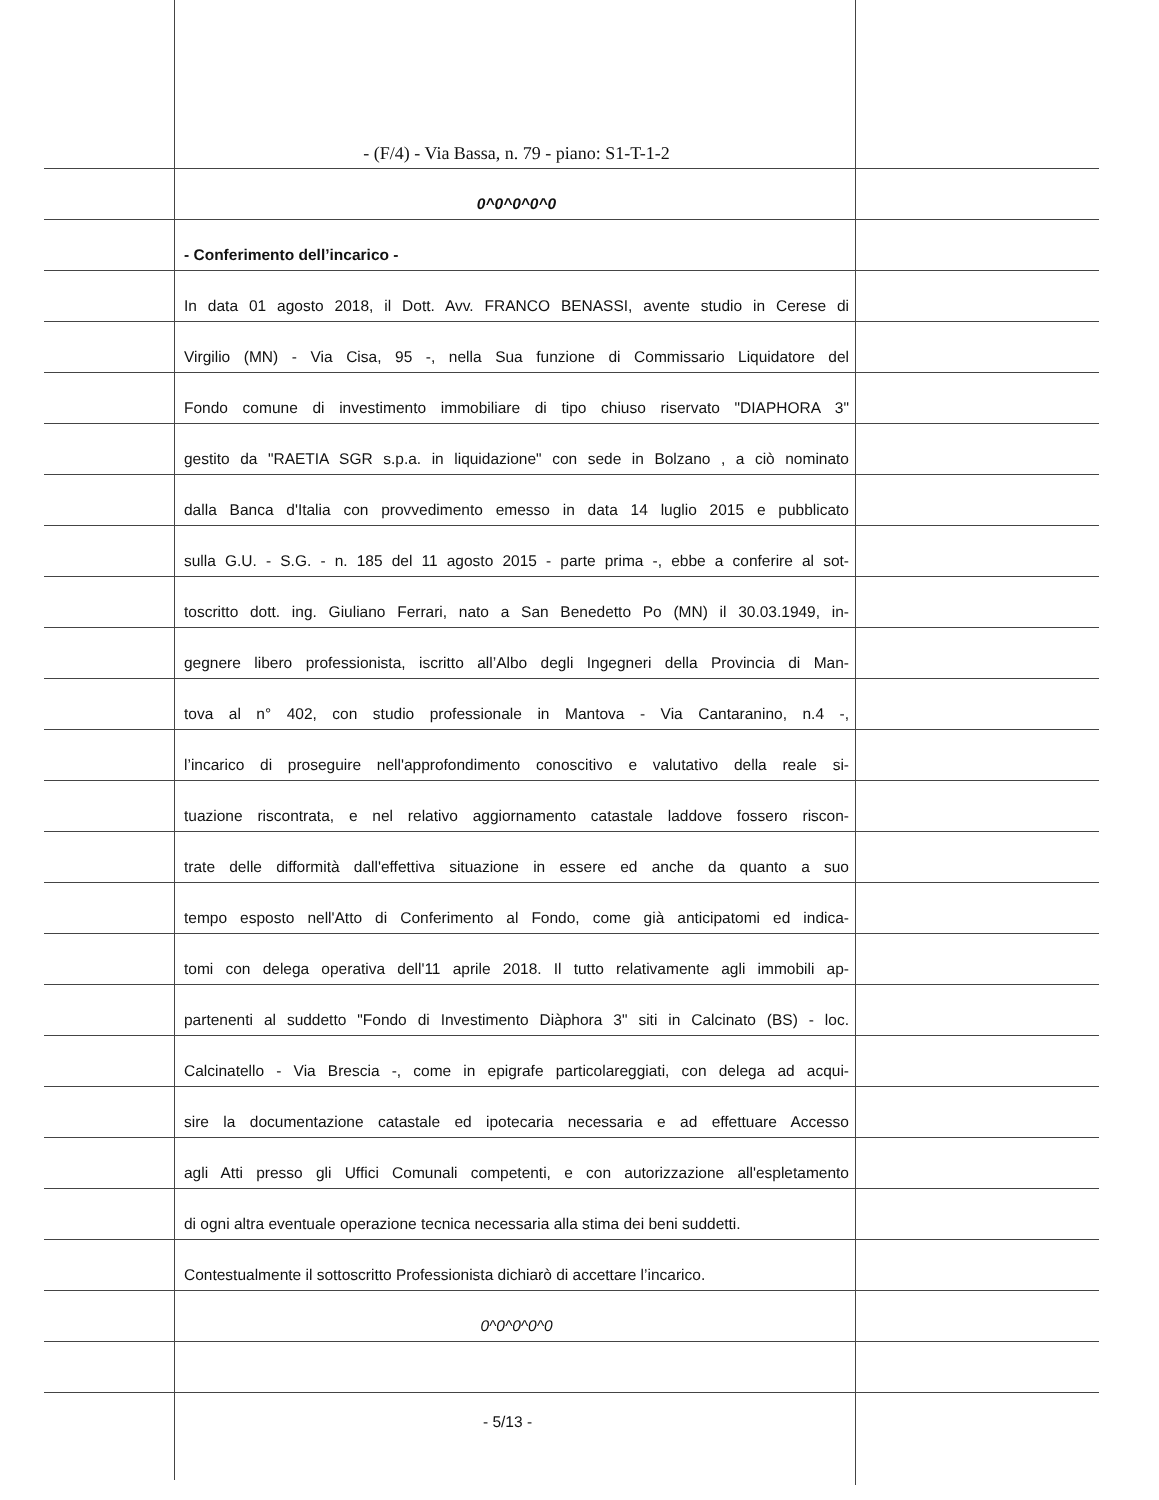- (F/4) - Via Bassa, n. 79 - piano: S1-T-1-2
0^0^0^0^0
- Conferimento dell’incarico -
In data 01 agosto 2018, il Dott. Avv. FRANCO BENASSI, avente studio in Cerese di
Virgilio (MN) - Via Cisa, 95 -, nella Sua funzione di Commissario Liquidatore del
Fondo comune di investimento immobiliare di tipo chiuso riservato "DIAPHORA 3"
gestito da "RAETIA SGR s.p.a. in liquidazione" con sede in Bolzano , a ciò nominato
dalla Banca d'Italia con provvedimento emesso in data 14 luglio 2015 e pubblicato
sulla G.U. - S.G. - n. 185 del 11 agosto 2015 - parte prima -, ebbe a conferire al sot-
toscritto dott. ing. Giuliano Ferrari, nato a San Benedetto Po (MN) il 30.03.1949, in-
gegnere libero professionista, iscritto all’Albo degli Ingegneri della Provincia di Man-
tova al n° 402, con studio professionale in Mantova - Via Cantaranino, n.4 -,
l’incarico di proseguire nell'approfondimento conoscitivo e valutativo della reale si-
tuazione riscontrata, e nel relativo aggiornamento catastale laddove fossero riscon-
trate delle difformità dall'effettiva situazione in essere ed anche da quanto a suo
tempo esposto nell'Atto di Conferimento al Fondo, come già anticipatomi ed indica-
tomi con delega operativa dell'11 aprile 2018. Il tutto relativamente agli immobili ap-
partenenti al suddetto "Fondo di Investimento Diàphora 3" siti in Calcinato (BS) - loc.
Calcinatello - Via Brescia -, come in epigrafe particolareggiati, con delega ad acqui-
sire la documentazione catastale ed ipotecaria necessaria e ad effettuare Accesso
agli Atti presso gli Uffici Comunali competenti, e con autorizzazione all'espletamento
di ogni altra eventuale operazione tecnica necessaria alla stima dei beni suddetti.
Contestualmente il sottoscritto Professionista dichiarò di accettare l’incarico.
0^0^0^0^0
- 5/13 -